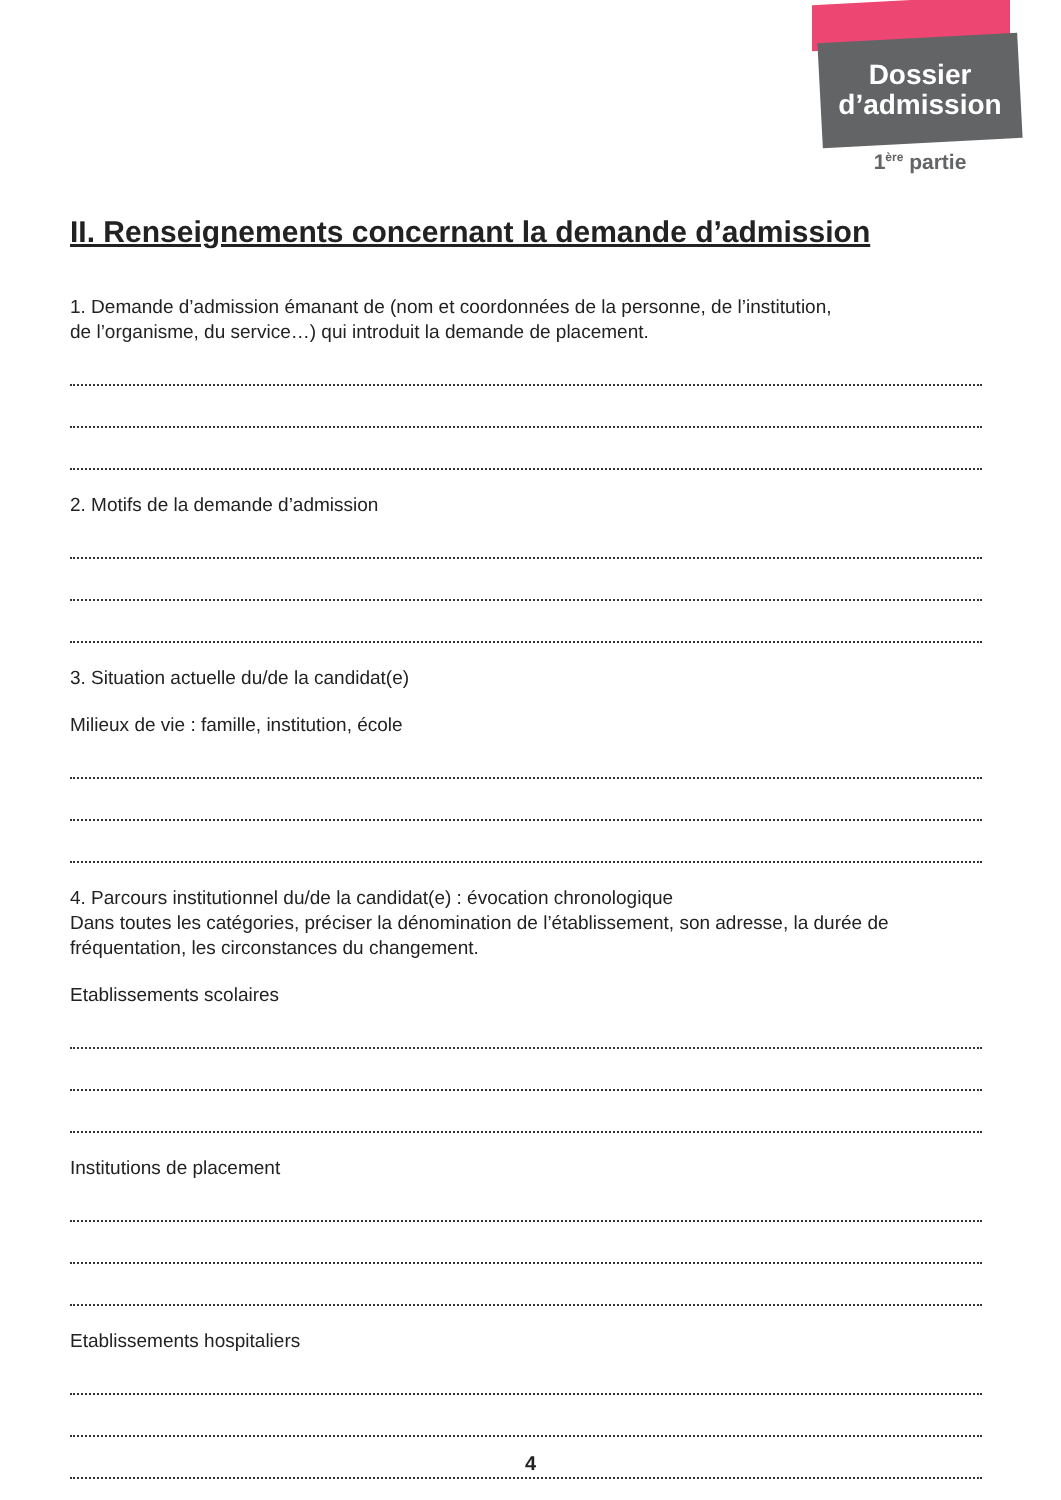Dossier
d’admission
1<sup>ère</sup> partie
II. Renseignements concernant la demande d’admission
1. Demande d’admission émanant de (nom et coordonnées de la personne, de l’institution,
de l’organisme, du service…) qui introduit la demande de placement.
2. Motifs de la demande d’admission
3. Situation actuelle du/de la candidat(e)
Milieux de vie : famille, institution, école
4. Parcours institutionnel du/de la candidat(e) : évocation chronologique
Dans toutes les catégories, préciser la dénomination de l’établissement, son adresse, la durée de fréquentation, les circonstances du changement.
Etablissements scolaires
Institutions de placement
Etablissements hospitaliers
4